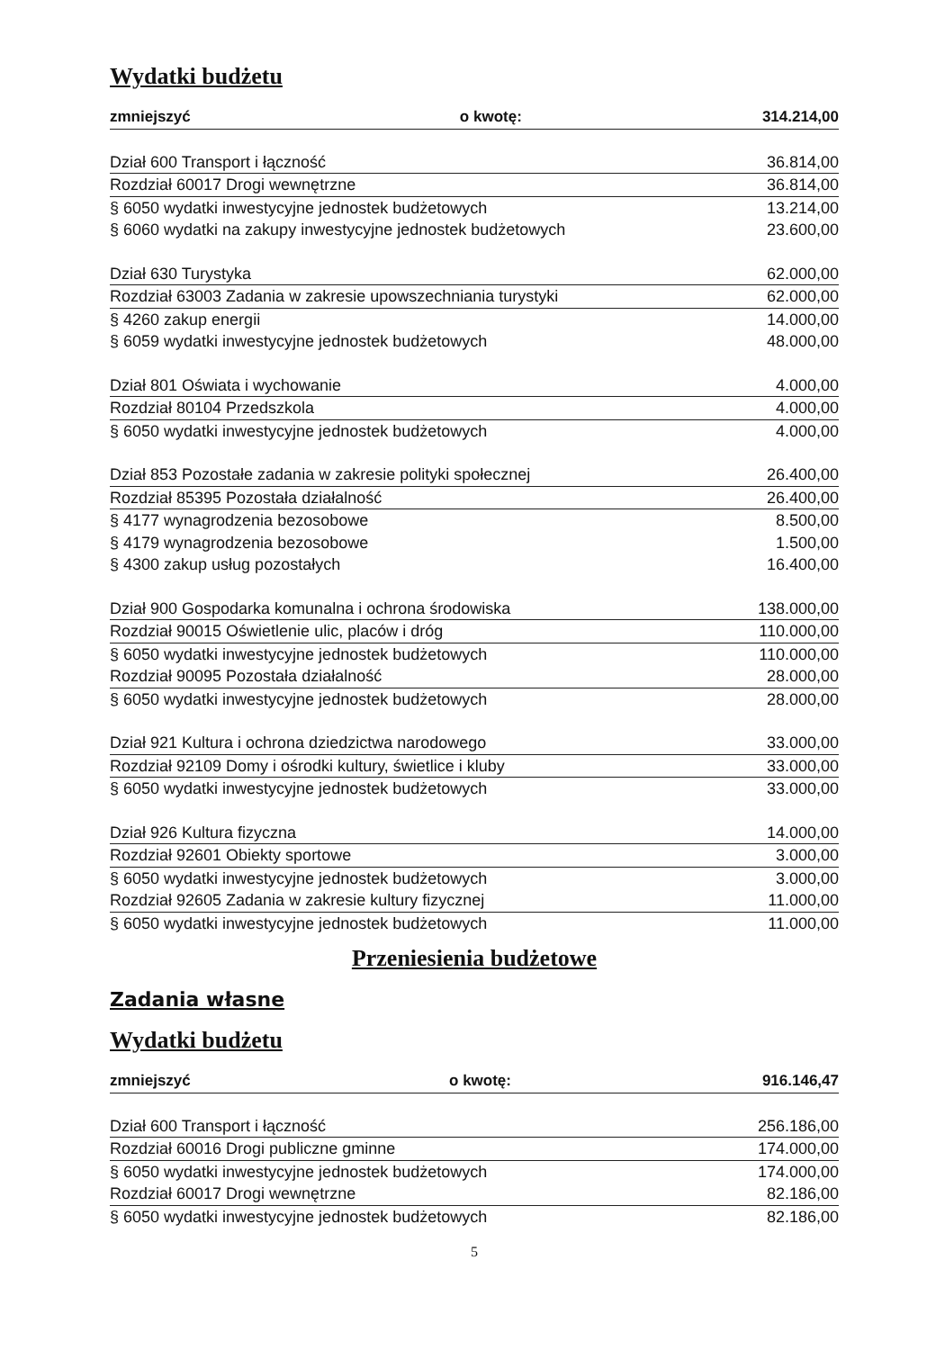Wydatki budżetu
| zmniejszyć | o kwotę: | 314.214,00 |
| Dział 600 Transport i łączność | | 36.814,00 |
| Rozdział 60017 Drogi wewnętrzne | | 36.814,00 |
| § 6050 wydatki inwestycyjne jednostek budżetowych | | 13.214,00 |
| § 6060 wydatki na zakupy inwestycyjne jednostek budżetowych | | 23.600,00 |
| Dział 630 Turystyka | | 62.000,00 |
| Rozdział 63003 Zadania w zakresie upowszechniania turystyki | | 62.000,00 |
| § 4260 zakup energii | | 14.000,00 |
| § 6059 wydatki inwestycyjne jednostek budżetowych | | 48.000,00 |
| Dział 801 Oświata i wychowanie | | 4.000,00 |
| Rozdział 80104 Przedszkola | | 4.000,00 |
| § 6050 wydatki inwestycyjne jednostek budżetowych | | 4.000,00 |
| Dział 853 Pozostałe zadania w zakresie polityki społecznej | | 26.400,00 |
| Rozdział 85395 Pozostała działalność | | 26.400,00 |
| § 4177 wynagrodzenia bezosobowe | | 8.500,00 |
| § 4179 wynagrodzenia bezosobowe | | 1.500,00 |
| § 4300 zakup usług pozostałych | | 16.400,00 |
| Dział 900 Gospodarka komunalna i ochrona środowiska | | 138.000,00 |
| Rozdział 90015 Oświetlenie ulic, placów i dróg | | 110.000,00 |
| § 6050 wydatki inwestycyjne jednostek budżetowych | | 110.000,00 |
| Rozdział 90095 Pozostała działalność | | 28.000,00 |
| § 6050 wydatki inwestycyjne jednostek budżetowych | | 28.000,00 |
| Dział 921 Kultura i ochrona dziedzictwa narodowego | | 33.000,00 |
| Rozdział 92109 Domy i ośrodki kultury, świetlice i kluby | | 33.000,00 |
| § 6050 wydatki inwestycyjne jednostek budżetowych | | 33.000,00 |
| Dział 926 Kultura fizyczna | | 14.000,00 |
| Rozdział 92601 Obiekty sportowe | | 3.000,00 |
| § 6050 wydatki inwestycyjne jednostek budżetowych | | 3.000,00 |
| Rozdział 92605 Zadania w zakresie kultury fizycznej | | 11.000,00 |
| § 6050 wydatki inwestycyjne jednostek budżetowych | | 11.000,00 |
Przeniesienia budżetowe
Zadania własne
Wydatki budżetu
| zmniejszyć | o kwotę: | 916.146,47 |
| Dział 600 Transport i łączność | | 256.186,00 |
| Rozdział 60016 Drogi publiczne gminne | | 174.000,00 |
| § 6050 wydatki inwestycyjne jednostek budżetowych | | 174.000,00 |
| Rozdział 60017 Drogi wewnętrzne | | 82.186,00 |
| § 6050 wydatki inwestycyjne jednostek budżetowych | | 82.186,00 |
5